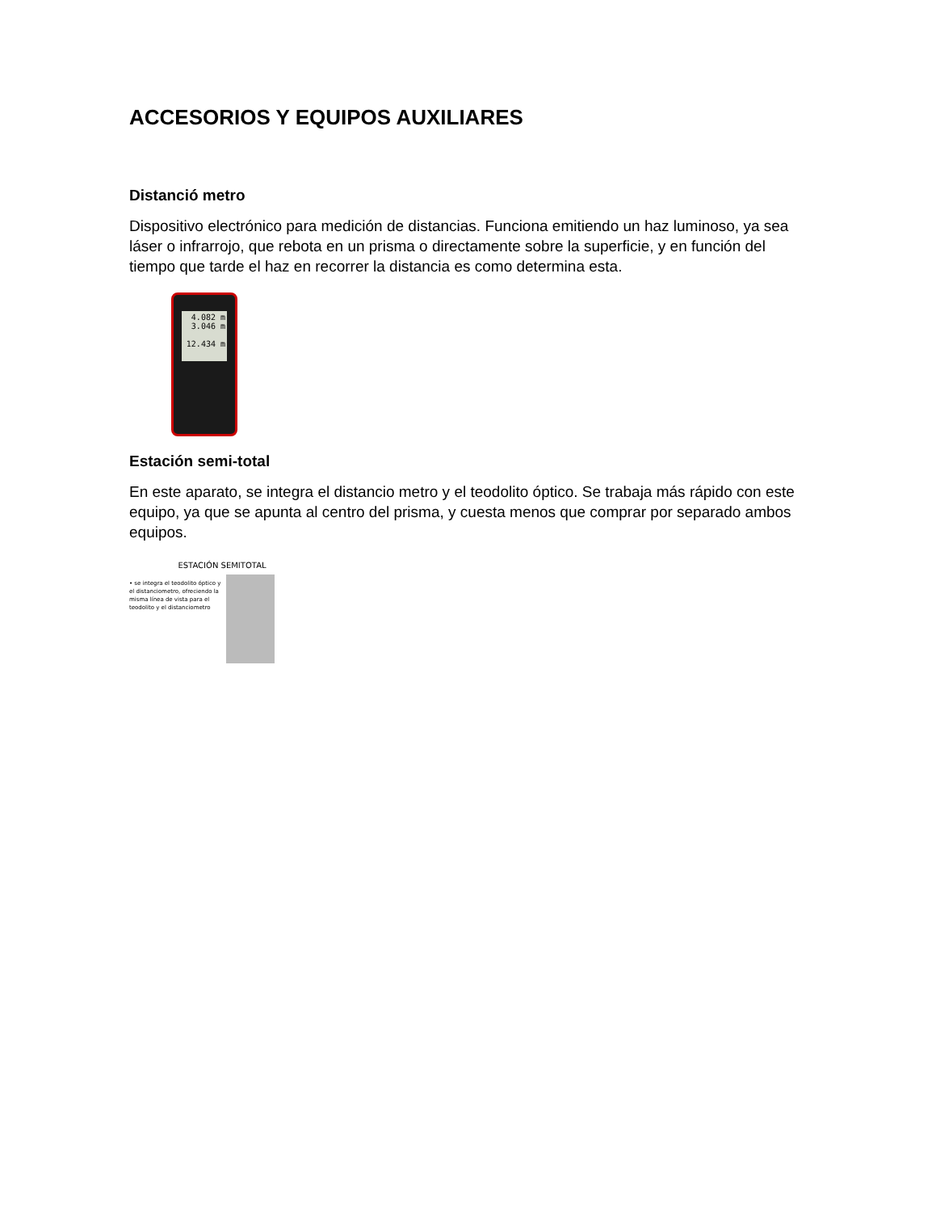ACCESORIOS Y EQUIPOS AUXILIARES
Distanció metro
Dispositivo electrónico para medición de distancias. Funciona emitiendo un haz luminoso, ya sea láser o infrarrojo, que rebota en un prisma o directamente sobre la superficie, y en función del tiempo que tarde el haz en recorrer la distancia es como determina esta.
4.082 m
3.046 m
12.434 m
Estación semi-total
En este aparato, se integra el distancio metro y el teodolito óptico. Se trabaja más rápido con este equipo, ya que se apunta al centro del prisma, y cuesta menos que comprar por separado ambos equipos.
ESTACIÓN SEMITOTAL
• se integra el teodolito óptico y el distanciometro, ofreciendo la misma línea de vista para el teodolito y el distanciometro